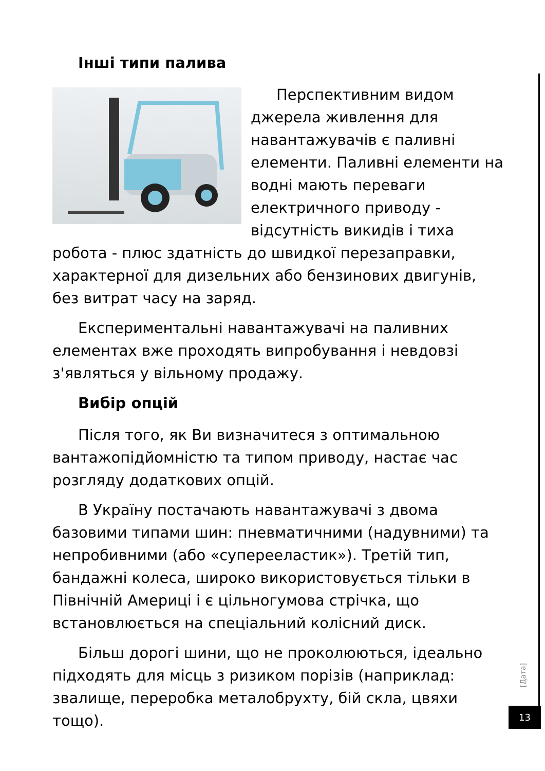Інші типи палива
Перспективним видом джерела живлення для навантажувачів є паливні елементи. Паливні елементи на водні мають переваги електричного приводу - відсутність викидів і тиха робота - плюс здатність до швидкої перезаправки, характерної для дизельних або бензинових двигунів, без витрат часу на заряд.
Експериментальні навантажувачі на паливних елементах вже проходять випробування і невдовзі з'являться у вільному продажу.
Вибір опцій
Після того, як Ви визначитеся з оптимальною вантажопідйомністю та типом приводу, настає час розгляду додаткових опцій.
В Україну постачають навантажувачі з двома базовими типами шин: пневматичними (надувними) та непробивними (або «суперееластик»). Третій тип, бандажні колеса, широко використовується тільки в Північній Америці і є цільногумова стрічка, що встановлюється на спеціальний колісний диск.
Більш дорогі шини, що не проколюються, ідеально підходять для місць з ризиком порізів (наприклад: звалище, переробка металобрухту, бій скла, цвяхи тощо).
[Дата]
13